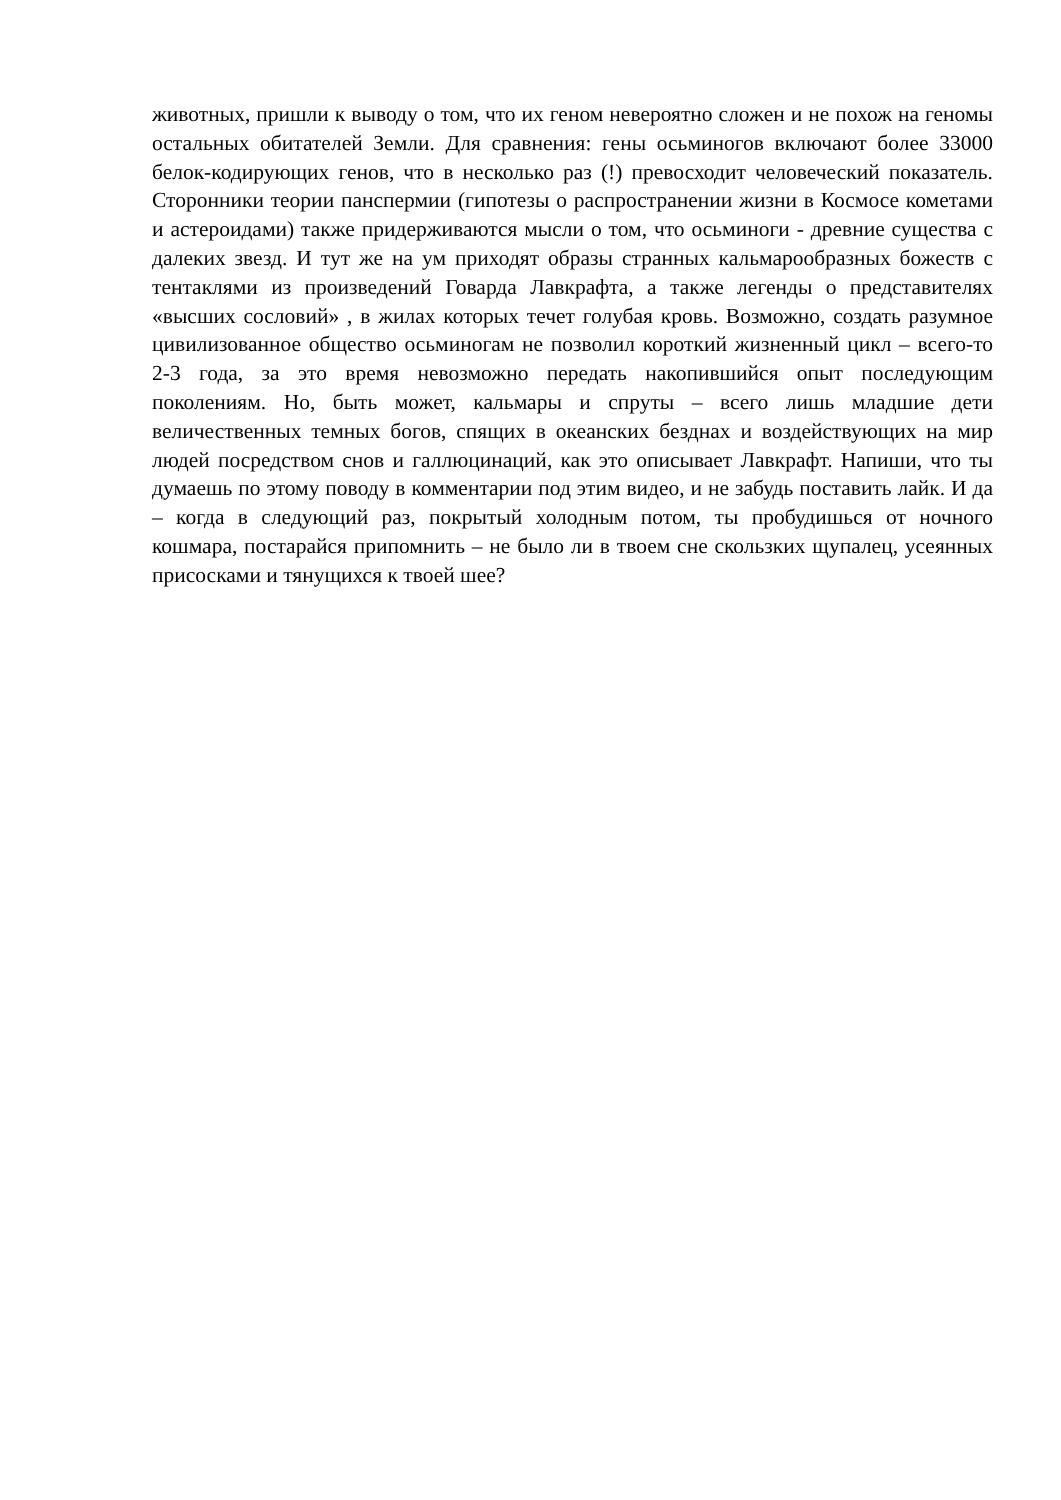животных, пришли к выводу о том, что их геном невероятно сложен и не похож на геномы остальных обитателей Земли. Для сравнения: гены осьминогов включают более 33000 белок-кодирующих генов, что в несколько раз (!) превосходит человеческий показатель. Сторонники теории панспермии (гипотезы о распространении жизни в Космосе кометами и астероидами) также придерживаются мысли о том, что осьминоги - древние существа с далеких звезд. И тут же на ум приходят образы странных кальмарообразных божеств с тентаклями из произведений Говарда Лавкрафта, а также легенды о представителях «высших сословий» , в жилах которых течет голубая кровь. Возможно, создать разумное цивилизованное общество осьминогам не позволил короткий жизненный цикл – всего-то 2-3 года, за это время невозможно передать накопившийся опыт последующим поколениям. Но, быть может, кальмары и спруты – всего лишь младшие дети величественных темных богов, спящих в океанских безднах и воздействующих на мир людей посредством снов и галлюцинаций, как это описывает Лавкрафт. Напиши, что ты думаешь по этому поводу в комментарии под этим видео, и не забудь поставить лайк. И да – когда в следующий раз, покрытый холодным потом, ты пробудишься от ночного кошмара, постарайся припомнить – не было ли в твоем сне скользких щупалец, усеянных присосками и тянущихся к твоей шее?